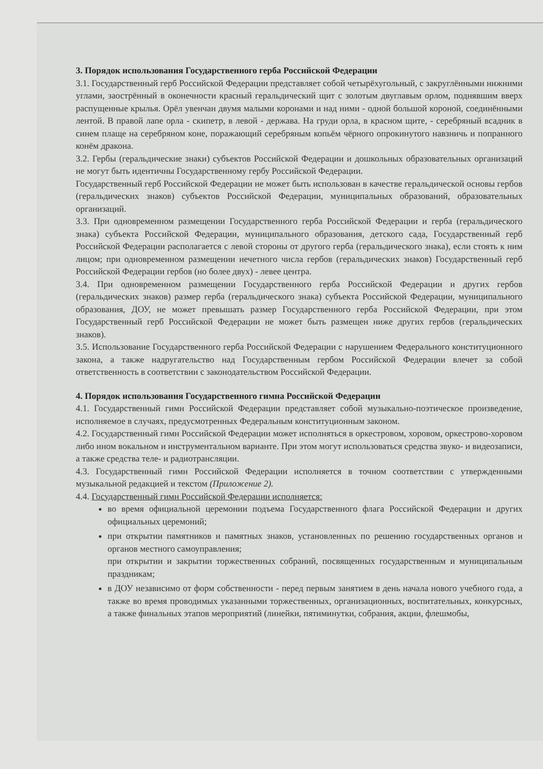3. Порядок использования Государственного герба Российской Федерации
3.1. Государственный герб Российской Федерации представляет собой четырёхугольный, с закруглёнными нижними углами, заострённый в оконечности красный геральдический щит с золотым двуглавым орлом, поднявшим вверх распущенные крылья. Орёл увенчан двумя малыми коронами и над ними - одной большой короной, соединёнными лентой. В правой лапе орла - скипетр, в левой - держава. На груди орла, в красном щите, - серебряный всадник в синем плаще на серебряном коне, поражающий серебряным копьём чёрного опрокинутого навзничь и попранного конём дракона.
3.2. Гербы (геральдические знаки) субъектов Российской Федерации и дошкольных образовательных организаций не могут быть идентичны Государственному гербу Российской Федерации.
Государственный герб Российской Федерации не может быть использован в качестве геральдической основы гербов (геральдических знаков) субъектов Российской Федерации, муниципальных образований, образовательных организаций.
3.3. При одновременном размещении Государственного герба Российской Федерации и герба (геральдического знака) субъекта Российской Федерации, муниципального образования, детского сада, Государственный герб Российской Федерации располагается с левой стороны от другого герба (геральдического знака), если стоять к ним лицом; при одновременном размещении нечетного числа гербов (геральдических знаков) Государственный герб Российской Федерации гербов (но более двух) - левее центра.
3.4. При одновременном размещении Государственного герба Российской Федерации и других гербов (геральдических знаков) размер герба (геральдического знака) субъекта Российской Федерации, муниципального образования, ДОУ, не может превышать размер Государственного герба Российской Федерации, при этом Государственный герб Российской Федерации не может быть размещен ниже других гербов (геральдических знаков).
3.5. Использование Государственного герба Российской Федерации с нарушением Федерального конституционного закона, а также надругательство над Государственным гербом Российской Федерации влечет за собой ответственность в соответствии с законодательством Российской Федерации.
4. Порядок использования Государственного гимна Российской Федерации
4.1. Государственный гимн Российской Федерации представляет собой музыкально-поэтическое произведение, исполняемое в случаях, предусмотренных Федеральным конституционным законом.
4.2. Государственный гимн Российской Федерации может исполняться в оркестровом, хоровом, оркестрово-хоровом либо ином вокальном и инструментальном варианте. При этом могут использоваться средства звуко- и видеозаписи, а также средства теле- и радиотрансляции.
4.3. Государственный гимн Российской Федерации исполняется в точном соответствии с утвержденными музыкальной редакцией и текстом (Приложение 2).
4.4. Государственный гимн Российской Федерации исполняется:
во время официальной церемонии подъема Государственного флага Российской Федерации и других официальных церемоний;
при открытии памятников и памятных знаков, установленных по решению государственных органов и органов местного самоуправления;
при открытии и закрытии торжественных собраний, посвященных государственным и муниципальным праздникам;
в ДОУ независимо от форм собственности - перед первым занятием в день начала нового учебного года, а также во время проводимых указанными торжественных, организационных, воспитательных, конкурсных, а также финальных этапов мероприятий (линейки, пятиминутки, собрания, акции, флешмобы,